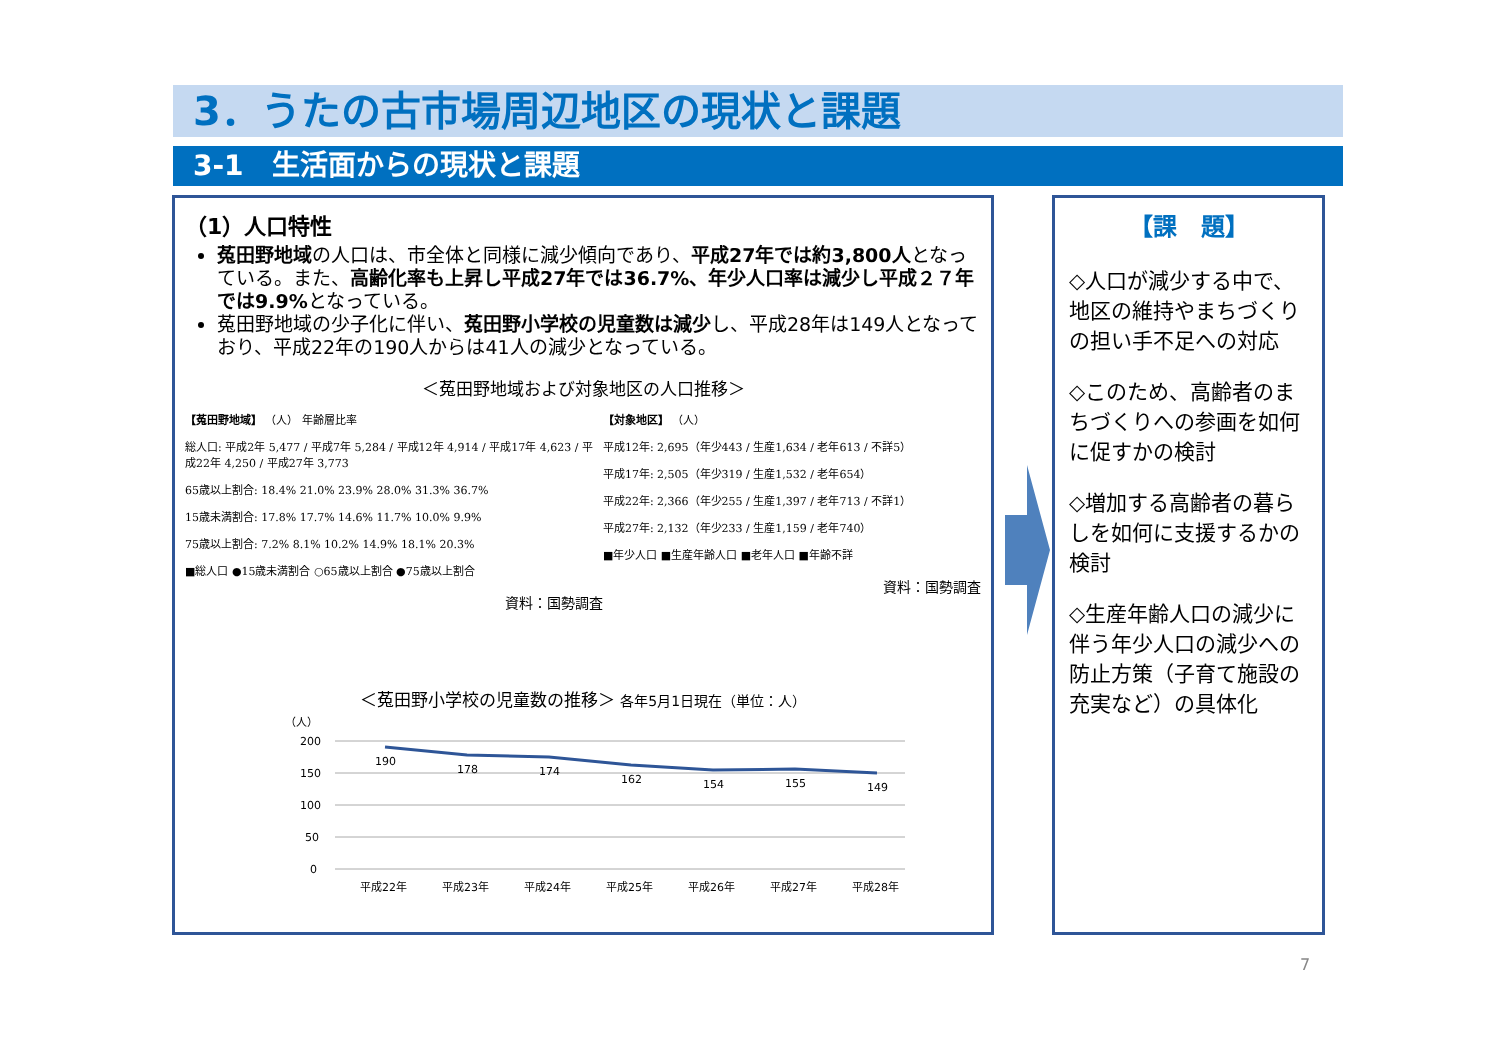3．うたの古市場周辺地区の現状と課題
3-1　生活面からの現状と課題
（1）人口特性
菟田野地域の人口は、市全体と同様に減少傾向であり、平成27年では約3,800人となっている。また、高齢化率も上昇し平成27年では36.7%、年少人口率は減少し平成２７年では9.9% となっている。
菟田野地域の少子化に伴い、菟田野小学校の児童数は減少し、平成28年は149人となっており、平成22年の190人からは41人の減少となっている。
＜菟田野地域および対象地区の人口推移＞
【菟田野地域】 （人） 年齢層比率
総人口: 平成2年 5,477 / 平成7年 5,284 / 平成12年 4,914 / 平成17年 4,623 / 平成22年 4,250 / 平成27年 3,773
65歳以上割合: 18.4% 21.0% 23.9% 28.0% 31.3% 36.7%
15歳未満割合: 17.8% 17.7% 14.6% 11.7% 10.0% 9.9%
75歳以上割合: 7.2% 8.1% 10.2% 14.9% 18.1% 20.3%
■総人口 ●15歳未満割合 ○65歳以上割合 ●75歳以上割合
資料：国勢調査
【対象地区】 （人）
平成12年: 2,695（年少443 / 生産1,634 / 老年613 / 不詳5）
平成17年: 2,505（年少319 / 生産1,532 / 老年654）
平成22年: 2,366（年少255 / 生産1,397 / 老年713 / 不詳1）
平成27年: 2,132（年少233 / 生産1,159 / 老年740）
■年少人口 ■生産年齢人口 ■老年人口 ■年齢不詳
資料：国勢調査
＜菟田野小学校の児童数の推移＞ 各年5月1日現在（単位：人）
（人）
200
150
100
50
0
190
178
174
162
154
155
149
平成22年
平成23年
平成24年
平成25年
平成26年
平成27年
平成28年
【課　題】
◇人口が減少する中で、地区の維持やまちづくりの担い手不足への対応
◇このため、高齢者のまちづくりへの参画を如何に促すかの検討
◇増加する高齢者の暮らしを如何に支援するかの検討
◇生産年齢人口の減少に伴う年少人口の減少への防止方策（子育て施設の充実など）の具体化
7